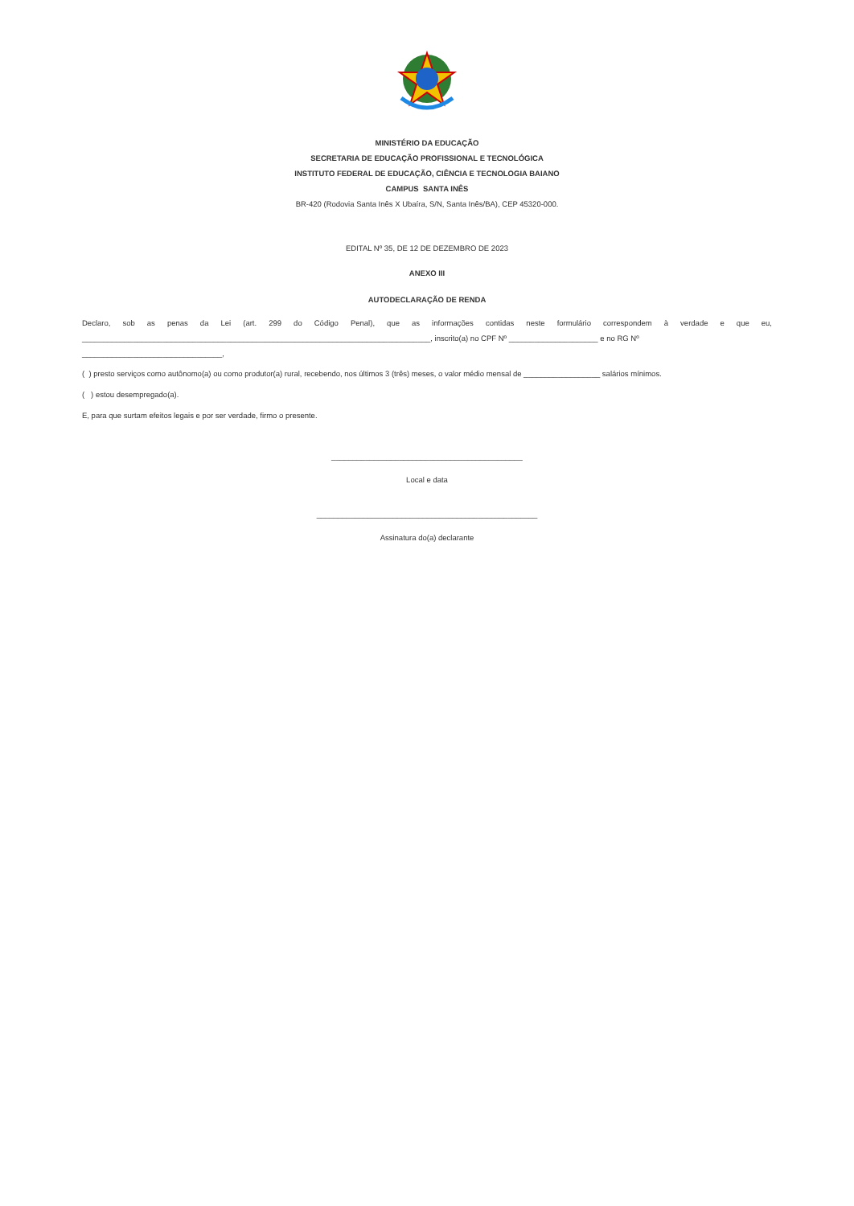MINISTÉRIO DA EDUCAÇÃO
SECRETARIA DE EDUCAÇÃO PROFISSIONAL E TECNOLÓGICA
INSTITUTO FEDERAL DE EDUCAÇÃO, CIÊNCIA E TECNOLOGIA BAIANO
CAMPUS SANTA INÊS
BR-420 (Rodovia Santa Inês X Ubaíra, S/N, Santa Inês/BA), CEP 45320-000.
EDITAL Nº 35, DE 12 DE DEZEMBRO DE 2023
ANEXO III
AUTODECLARAÇÃO DE RENDA
Declaro, sob as penas da Lei (art. 299 do Código Penal), que as informações contidas neste formulário correspondem à verdade e que eu,
__________________________________________________________________________________, inscrito(a) no CPF Nº _____________________ e no RG Nº _________________________________,
( ) presto serviços como autônomo(a) ou como produtor(a) rural, recebendo, nos últimos 3 (três) meses, o valor médio mensal de __________________ salários mínimos.
( ) estou desempregado(a).
E, para que surtam efeitos legais e por ser verdade, firmo o presente.
_____________________________________________
Local e data
____________________________________________________
Assinatura do(a) declarante